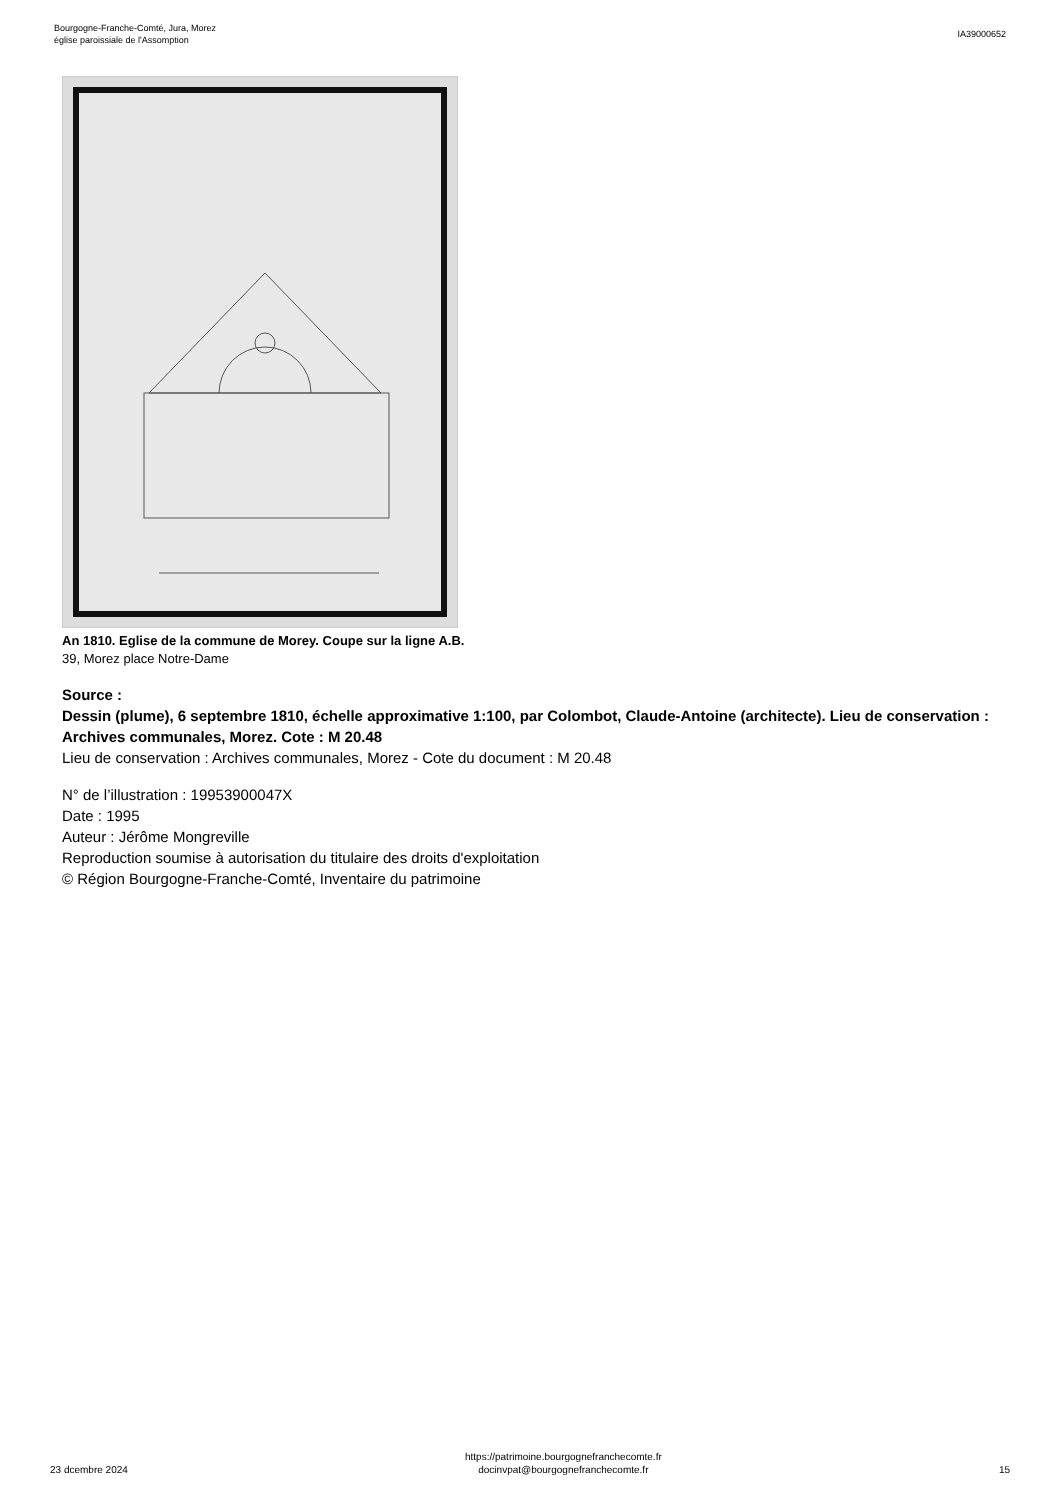Bourgogne-Franche-Comté, Jura, Morez
église paroissiale de l'Assomption
IA39000652
An 1810. Eglise de la commune de Morey. Coupe sur la ligne A.B.
39, Morez place Notre-Dame
Source :
Dessin (plume), 6 septembre 1810, échelle approximative 1:100, par Colombot, Claude-Antoine (architecte). Lieu de conservation : Archives communales, Morez. Cote : M 20.48
Lieu de conservation : Archives communales, Morez - Cote du document : M 20.48
N° de l’illustration : 19953900047X
Date : 1995
Auteur : Jérôme Mongreville
Reproduction soumise à autorisation du titulaire des droits d'exploitation
© Région Bourgogne-Franche-Comté, Inventaire du patrimoine
23 dcembre 2024
https://patrimoine.bourgognefranchecomte.fr
docinvpat@bourgognefranchecomte.fr
15